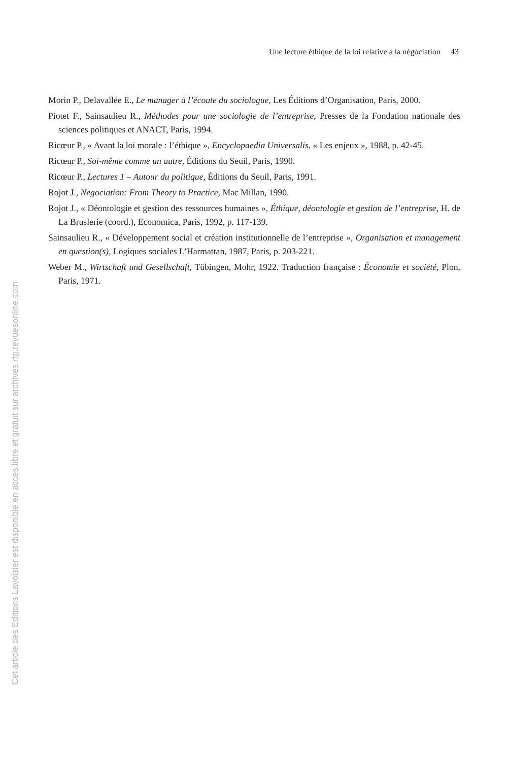Une lecture éthique de la loi relative à la négociation 43
Morin P., Delavallée E., Le manager à l’écoute du sociologue, Les Éditions d’Organisation, Paris, 2000.
Piotet F., Sainsaulieu R., Méthodes pour une sociologie de l’entreprise, Presses de la Fondation nationale des sciences politiques et ANACT, Paris, 1994.
Ricœur P., « Avant la loi morale : l’éthique », Encyclopaedia Universalis, « Les enjeux », 1988, p. 42-45.
Ricœur P., Soi-même comme un autre, Éditions du Seuil, Paris, 1990.
Ricœur P., Lectures 1 – Autour du politique, Éditions du Seuil, Paris, 1991.
Rojot J., Negociation: From Theory to Practice, Mac Millan, 1990.
Rojot J., « Déontologie et gestion des ressources humaines », Éthique, déontologie et gestion de l’entreprise, H. de La Bruslerie (coord.), Economica, Paris, 1992, p. 117-139.
Sainsaulieu R., « Développement social et création institutionnelle de l’entreprise », Organisation et management en question(s), Logiques sociales L’Harmattan, 1987, Paris, p. 203-221.
Weber M., Wirtschaft und Gesellschaft, Tübingen, Mohr, 1922. Traduction française : Économie et société, Plon, Paris, 1971.
Cet article des Editions Lavoisier est disponible en acces libre et gratuit sur archives.rfg.revuesonline.com